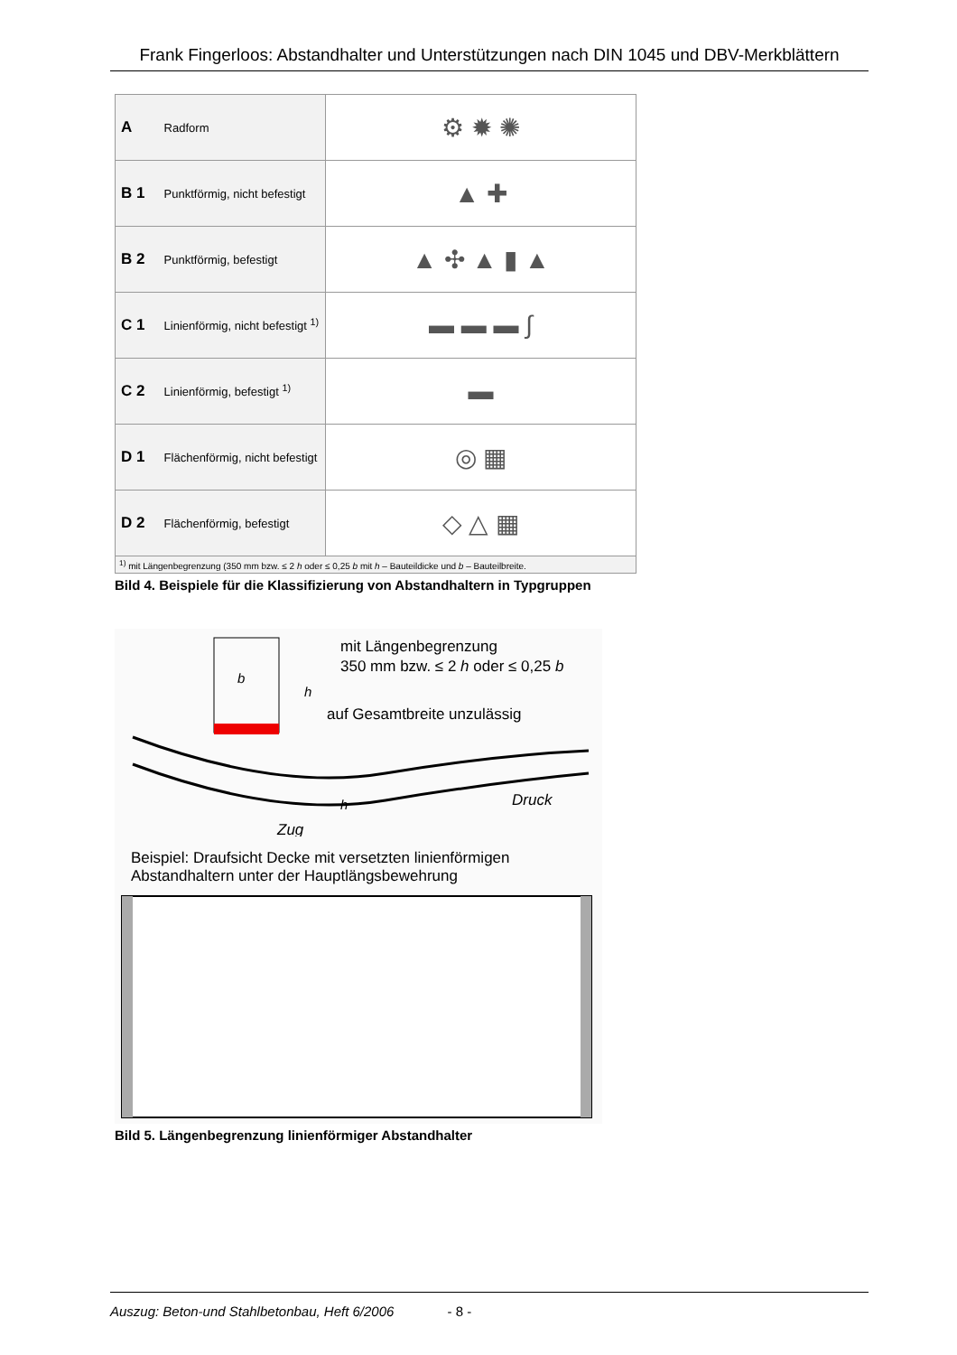Frank Fingerloos: Abstandhalter und Unterstützungen nach DIN 1045 und DBV-Merkblättern
| A Radform | ⚙ ✹ ✺ |
| B 1 Punktförmig, nicht befestigt | ▲ ✚ |
| B 2 Punktförmig, befestigt | ▲ ✣ ▲ ▮ ▲ |
| C 1 Linienförmig, nicht befestigt <sup>1)</sup> | ▬ ▬ ▬ ∫ |
| C 2 Linienförmig, befestigt <sup>1)</sup> | ▬ |
| D 1 Flächenförmig, nicht befestigt | ◎ ▦ |
| D 2 Flächenförmig, befestigt | ◇ △ ▦ |
<sup>1)</sup> mit Längenbegrenzung (350 mm bzw. ≤ 2 h oder ≤ 0,25 b mit h – Bauteildicke und b – Bauteilbreite.
Bild 4. Beispiele für die Klassifizierung von Abstandhaltern in Typgruppen
b
h
mit Längenbegrenzung
350 mm bzw. ≤ 2 h oder ≤ 0,25 b
auf Gesamtbreite unzulässig
h
Druck
Zug
Beispiel: Draufsicht Decke mit versetzten linienförmigen Abstandhaltern unter der Hauptlängsbewehrung
Bild 5. Längenbegrenzung linienförmiger Abstandhalter
Auszug: Beton-und Stahlbetonbau, Heft 6/2006 - 8 -